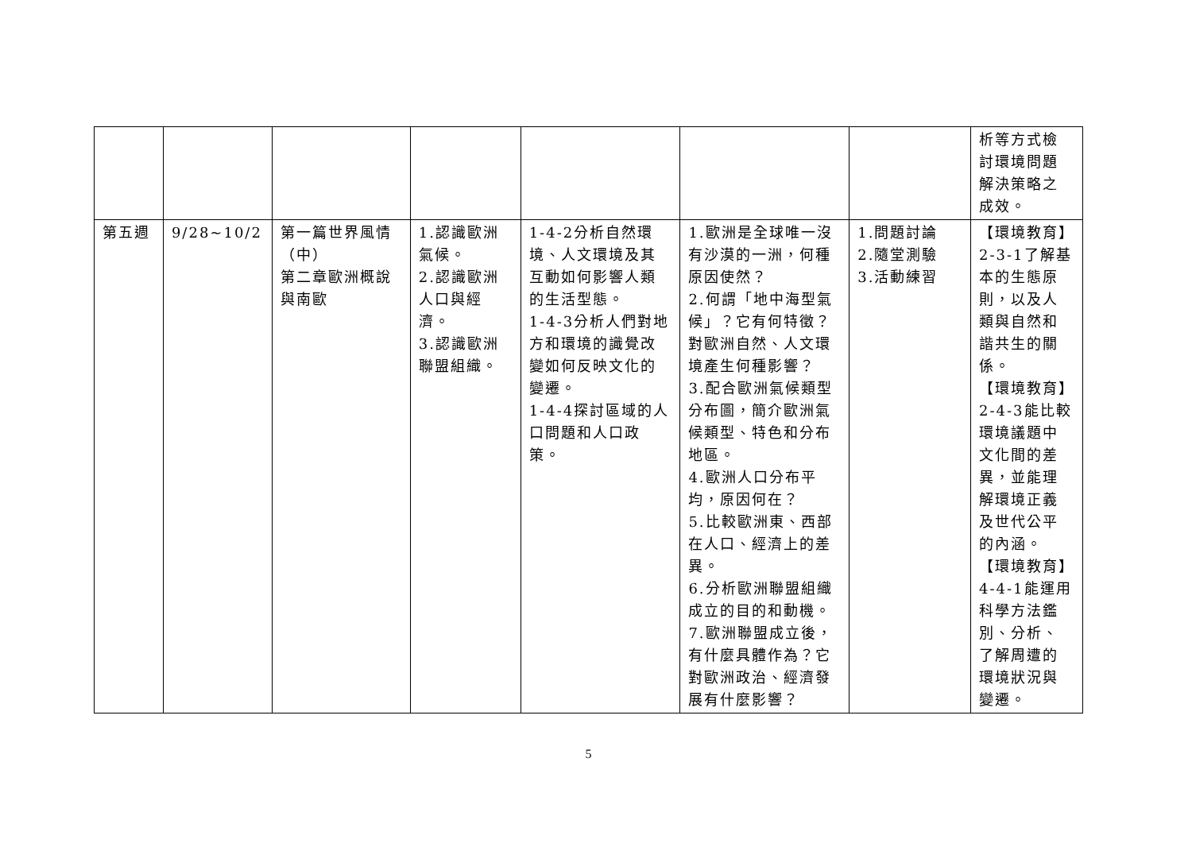| | | | | | | | 析等方式檢討環境問題解決策略之成效。 |
| 第五週 | 9/28~10/2 | 第一篇世界風情（中） 第二章歐洲概說與南歐 | 1.認識歐洲氣候。 2.認識歐洲人口與經濟。 3.認識歐洲聯盟組織。 | 1-4-2分析自然環境、人文環境及其互動如何影響人類的生活型態。 1-4-3分析人們對地方和環境的識覺改變如何反映文化的變遷。 1-4-4探討區域的人口問題和人口政策。 | 1.歐洲是全球唯一沒有沙漠的一洲，何種原因使然？ 2.何謂「地中海型氣候」？它有何特徵？對歐洲自然、人文環境產生何種影響？ 3.配合歐洲氣候類型分布圖，簡介歐洲氣候類型、特色和分布地區。 4.歐洲人口分布平均，原因何在？ 5.比較歐洲東、西部在人口、經濟上的差異。 6.分析歐洲聯盟組織成立的目的和動機。 7.歐洲聯盟成立後，有什麼具體作為？它對歐洲政治、經濟發展有什麼影響？ | 1.問題討論 2.隨堂測驗 3.活動練習 | 【環境教育】2-3-1了解基本的生態原則，以及人類與自然和諧共生的關係。 【環境教育】2-4-3能比較環境議題中文化間的差異，並能理解環境正義及世代公平的內涵。 【環境教育】4-4-1能運用科學方法鑑別、分析、了解周遭的環境狀況與變遷。 |
5